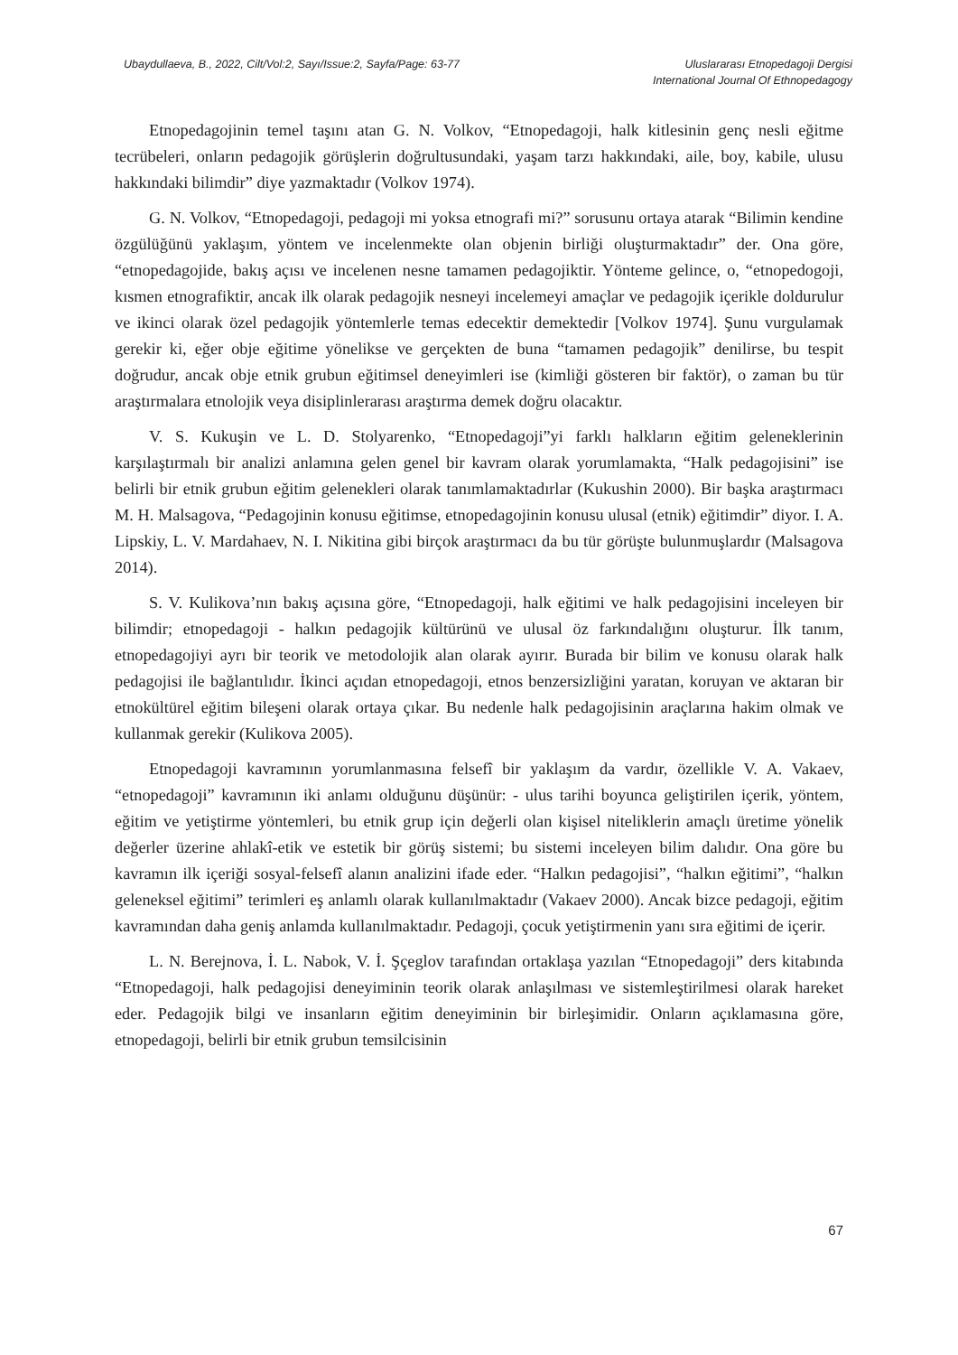Ubaydullaeva, B., 2022, Cilt/Vol:2, Sayı/Issue:2, Sayfa/Page: 63-77
Uluslararası Etnopedagoji Dergisi
International Journal Of Ethnopedagogy
Etnopedagojinin temel taşını atan G. N. Volkov, “Etnopedagoji, halk kitlesinin genç nesli eğitme tecrübeleri, onların pedagojik görüşlerin doğrultusundaki, yaşam tarzı hakkındaki, aile, boy, kabile, ulusu hakkındaki bilimdir” diye yazmaktadır (Volkov 1974).
G. N. Volkov, “Etnopedagoji, pedagoji mi yoksa etnografi mi?” sorusunu ortaya atarak “Bilimin kendine özgülüğünü yaklaşım, yöntem ve incelenmekte olan objenin birliği oluşturmaktadır” der. Ona göre, “etnopedagojide, bakış açısı ve incelenen nesne tamamen pedagojiktir. Yönteme gelince, o, “etnopedogoji, kısmen etnografiktir, ancak ilk olarak pedagojik nesneyi incelemeyi amaçlar ve pedagojik içerikle doldurulur ve ikinci olarak özel pedagojik yöntemlerle temas edecektir demektedir [Volkov 1974]. Şunu vurgulamak gerekir ki, eğer obje eğitime yönelikse ve gerçekten de buna “tamamen pedagojik” denilirse, bu tespit doğrudur, ancak obje etnik grubun eğitimsel deneyimleri ise (kimliği gösteren bir faktör), o zaman bu tür araştırmalara etnolojik veya disiplinlerarası araştırma demek doğru olacaktır.
V. S. Kukuşin ve L. D. Stolyarenko, “Etnopedagoji”yi farklı halkların eğitim geleneklerinin karşılaştırmalı bir analizi anlamına gelen genel bir kavram olarak yorumlamakta, “Halk pedagojisini” ise belirli bir etnik grubun eğitim gelenekleri olarak tanımlamaktadırlar (Kukushin 2000). Bir başka araştırmacı M. H. Malsagova, “Pedagojinin konusu eğitimse, etnopedagojinin konusu ulusal (etnik) eğitimdir” diyor. I. A. Lipskiy, L. V. Mardahaev, N. I. Nikitina gibi birçok araştırmacı da bu tür görüşte bulunmuşlardır (Malsagova 2014).
S. V. Kulikova’nın bakış açısına göre, “Etnopedagoji, halk eğitimi ve halk pedagojisini inceleyen bir bilimdir; etnopedagoji - halkın pedagojik kültürünü ve ulusal öz farkındalığını oluşturur. İlk tanım, etnopedagojiyi ayrı bir teorik ve metodolojik alan olarak ayırır. Burada bir bilim ve konusu olarak halk pedagojisi ile bağlantılıdır. İkinci açıdan etnopedagoji, etnos benzersizliğini yaratan, koruyan ve aktaran bir etnokültürel eğitim bileşeni olarak ortaya çıkar. Bu nedenle halk pedagojisinin araçlarına hakim olmak ve kullanmak gerekir (Kulikova 2005).
Etnopedagoji kavramının yorumlanmasına felsefî bir yaklaşım da vardır, özellikle V. A. Vakaev, “etnopedagoji” kavramının iki anlamı olduğunu düşünür: - ulus tarihi boyunca geliştirilen içerik, yöntem, eğitim ve yetiştirme yöntemleri, bu etnik grup için değerli olan kişisel niteliklerin amaçlı üretime yönelik değerler üzerine ahlakî-etik ve estetik bir görüş sistemi; bu sistemi inceleyen bilim dalıdır. Ona göre bu kavramın ilk içeriği sosyal-felsefî alanın analizini ifade eder. “Halkın pedagojisi”, “halkın eğitimi”, “halkın geleneksel eğitimi” terimleri eş anlamlı olarak kullanılmaktadır (Vakaev 2000). Ancak bizce pedagoji, eğitim kavramından daha geniş anlamda kullanılmaktadır. Pedagoji, çocuk yetiştirmenin yanı sıra eğitimi de içerir.
L. N. Berejnova, İ. L. Nabok, V. İ. Şçeglov tarafından ortaklaşa yazılan “Etnopedagoji” ders kitabında “Etnopedagoji, halk pedagojisi deneyiminin teorik olarak anlaşılması ve sistemleştirilmesi olarak hareket eder. Pedagojik bilgi ve insanların eğitim deneyiminin bir birleşimidir. Onların açıklamasına göre, etnopedagoji, belirli bir etnik grubun temsilcisinin
67